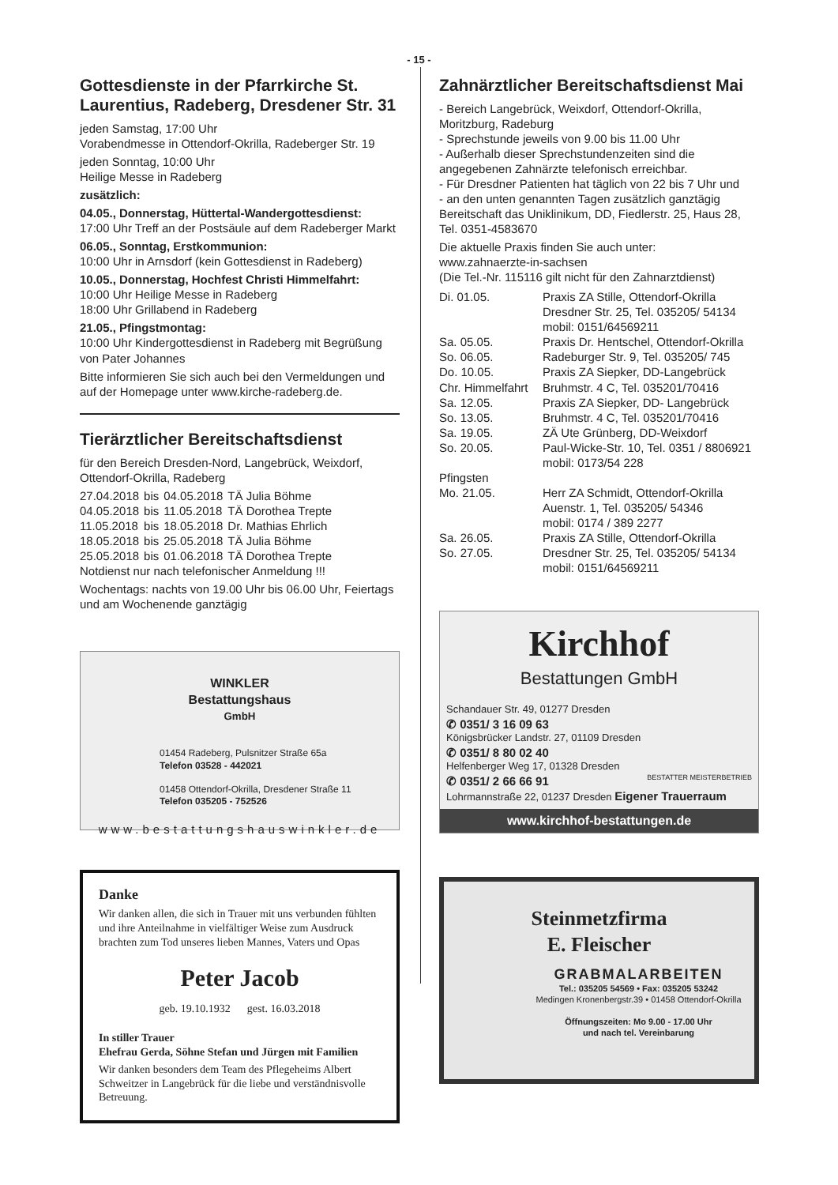- 15 -
Gottesdienste in der Pfarrkirche St. Laurentius, Radeberg, Dresdener Str. 31
jeden Samstag, 17:00 Uhr
Vorabendmesse in Ottendorf-Okrilla, Radeberger Str. 19
jeden Sonntag, 10:00 Uhr
Heilige Messe in Radeberg
zusätzlich:
04.05., Donnerstag, Hüttertal-Wandergottesdienst:
17:00 Uhr Treff an der Postsäule auf dem Radeberger Markt
06.05., Sonntag, Erstkommunion:
10:00 Uhr in Arnsdorf (kein Gottesdienst in Radeberg)
10.05., Donnerstag, Hochfest Christi Himmelfahrt:
10:00 Uhr Heilige Messe in Radeberg
18:00 Uhr Grillabend in Radeberg
21.05., Pfingstmontag:
10:00 Uhr Kindergottesdienst in Radeberg mit Begrüßung von Pater Johannes
Bitte informieren Sie sich auch bei den Vermeldungen und auf der Homepage unter www.kirche-radeberg.de.
Tierärztlicher Bereitschaftsdienst
für den Bereich Dresden-Nord, Langebrück, Weixdorf, Ottendorf-Okrilla, Radeberg
| 27.04.2018 | bis | 04.05.2018 | TÄ Julia Böhme |
| 04.05.2018 | bis | 11.05.2018 | TÄ Dorothea Trepte |
| 11.05.2018 | bis | 18.05.2018 | Dr. Mathias Ehrlich |
| 18.05.2018 | bis | 25.05.2018 | TÄ Julia Böhme |
| 25.05.2018 | bis | 01.06.2018 | TÄ Dorothea Trepte |
Notdienst nur nach telefonischer Anmeldung !!!
Wochentags: nachts von 19.00 Uhr bis 06.00 Uhr, Feiertags und am Wochenende ganztägig
WINKLER
Bestattungshaus
GmbH
01454 Radeberg, Pulsnitzer Straße 65a
Telefon 03528 - 442021
01458 Ottendorf-Okrilla, Dresdener Straße 11
Telefon 035205 - 752526
www.bestattungshauswinkler.de
Danke
Wir danken allen, die sich in Trauer mit uns verbunden fühlten und ihre Anteilnahme in vielfältiger Weise zum Ausdruck brachten zum Tod unseres lieben Mannes, Vaters und Opas
Peter Jacob
geb. 19.10.1932 gest. 16.03.2018
In stiller Trauer
Ehefrau Gerda, Söhne Stefan und Jürgen mit Familien
Wir danken besonders dem Team des Pflegeheims Albert Schweitzer in Langebrück für die liebe und verständnisvolle Betreuung.
Zahnärztlicher Bereitschaftsdienst Mai
- Bereich Langebrück, Weixdorf, Ottendorf-Okrilla, Moritzburg, Radeburg
- Sprechstunde jeweils von 9.00 bis 11.00 Uhr
- Außerhalb dieser Sprechstundenzeiten sind die angegebenen Zahnärzte telefonisch erreichbar.
- Für Dresdner Patienten hat täglich von 22 bis 7 Uhr und
- an den unten genannten Tagen zusätzlich ganztägig Bereitschaft das Uniklinikum, DD, Fiedlerstr. 25, Haus 28, Tel. 0351-4583670
Die aktuelle Praxis finden Sie auch unter:
www.zahnaerzte-in-sachsen
(Die Tel.-Nr. 115116 gilt nicht für den Zahnarztdienst)
| Di. 01.05. | Praxis ZA Stille, Ottendorf-Okrilla Dresdner Str. 25, Tel. 035205/ 54134 mobil: 0151/64569211 |
| Sa. 05.05. So. 06.05. | Praxis Dr. Hentschel, Ottendorf-Okrilla Radeburger Str. 9, Tel. 035205/ 745 |
| Do. 10.05. Chr. Himmelfahrt | Praxis ZA Siepker, DD-Langebrück Bruhmstr. 4 C, Tel. 035201/70416 |
| Sa. 12.05. So. 13.05. | Praxis ZA Siepker, DD- Langebrück Bruhmstr. 4 C, Tel. 035201/70416 |
| Sa. 19.05. So. 20.05. | ZÄ Ute Grünberg, DD-Weixdorf Paul-Wicke-Str. 10, Tel. 0351 / 8806921 mobil: 0173/54 228 |
| Pfingsten Mo. 21.05. | Herr ZA Schmidt, Ottendorf-Okrilla Auenstr. 1, Tel. 035205/ 54346 mobil: 0174 / 389 2277 |
| Sa. 26.05. So. 27.05. | Praxis ZA Stille, Ottendorf-Okrilla Dresdner Str. 25, Tel. 035205/ 54134 mobil: 0151/64569211 |
Kirchhof
Bestattungen GmbH
Schandauer Str. 49, 01277 Dresden
✆ 0351/ 3 16 09 63
Königsbrücker Landstr. 27, 01109 Dresden
✆ 0351/ 8 80 02 40
Helfenberger Weg 17, 01328 Dresden
✆ 0351/ 2 66 66 91 BESTATTER MEISTERBETRIEB
Lohrmannstraße 22, 01237 Dresden Eigener Trauerraum
www.kirchhof-bestattungen.de
Steinmetzfirma
E. Fleischer
GRABMALARBEITEN
Tel.: 035205 54569 • Fax: 035205 53242
Medingen Kronenbergstr.39 • 01458 Ottendorf-Okrilla
Öffnungszeiten: Mo 9.00 - 17.00 Uhr
und nach tel. Vereinbarung